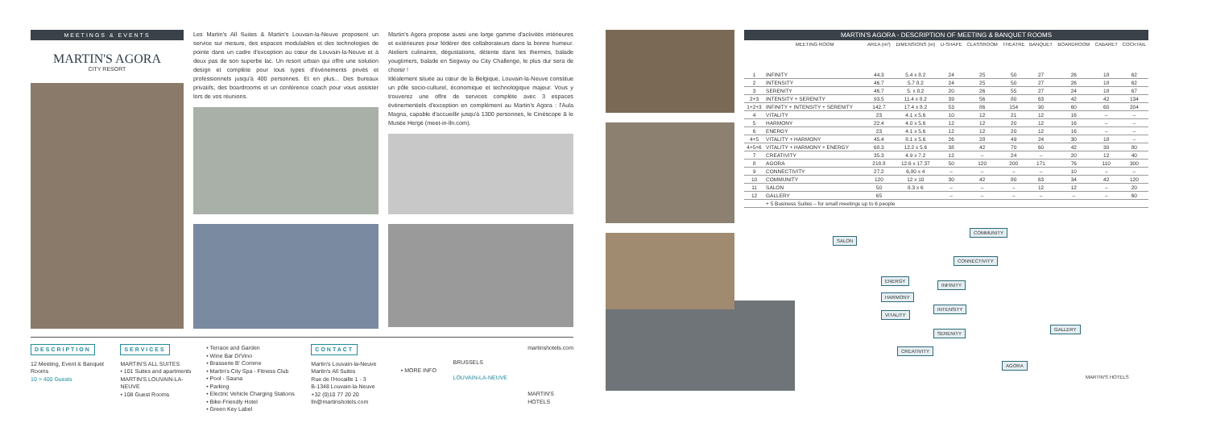MEETINGS & EVENTS
MARTIN'S AGORA
CITY RESORT
Les Martin's All Suites & Martin's Louvain-la-Neuve proposent un service sur mesure, des espaces modulables et des technologies de pointe dans un cadre d'exception au cœur de Louvain-la-Neuve et à deux pas de son superbe lac. Un resort urbain qui offre une solution design et complète pour tous types d'événements privés et professionnels jusqu'à 400 personnes. Et en plus... Des bureaux privatifs, des boardrooms et un conférence coach pour vous assister lors de vos réunions.
Martin's Agora propose aussi une large gamme d'activités intérieures et extérieures pour fédérer des collaborateurs dans la bonne humeur. Ateliers culinaires, dégustations, détente dans les thermes, balade yougtimers, balade en Segway ou City Challenge, le plus dur sera de choisir !
Idéalement située au cœur de la Belgique, Louvain-la-Neuve constitue un pôle socio-culturel, économique et technologique majeur. Vous y trouverez une offre de services complète avec 3 espaces événementiels d'exception en complément au Martin's Agora : l'Aula Magna, capable d'accueillir jusqu'à 1300 personnes, le Cinéscope & le Musée Hergé (meet-in-lln.com).
DESCRIPTION
12 Meeting, Event & Banquet Rooms
10 > 400 Guests
SERVICES
MARTIN'S ALL SUITES
• 101 Suites and apartments
MARTIN'S LOUVAIN-LA-NEUVE
• 108 Guest Rooms
• Terrace and Garden
• Wine Bar Di'Vino
• Brasserie B' Comme
• Martin's City Spa - Fitness Club
• Pool - Sauna
• Parking
• Electric Vehicle Charging Stations
• Bike-Friendly Hotel
• Green Key Label
CONTACT
Martin's Louvain-la-Neuve
Martin's All Suites
Rue de l'Hocaille 1 - 3
B-1348 Louvain-la-Neuve
+32 (0)10 77 20 20
lln@martinshotels.com
• MORE INFO
BRUSSELS
LOUVAIN-LA-NEUVE
martinshotels.com
MARTIN'S
HOTELS
MARTIN'S AGORA - DESCRIPTION OF MEETING & BANQUET ROOMS
| | MEETING ROOM | AREA (m²) | DIMENSIONS (m) | U-SHAPE | CLASSROOM | THEATRE | BANQUET | BOARDROOM | CABARET | COCKTAIL |
| --- | --- | --- | --- | --- | --- | --- | --- | --- | --- | --- |
| 1 | INFINITY | 44.3 | 5.4 x 8.2 | 24 | 25 | 50 | 27 | 26 | 18 | 62 |
| 2 | INTENSITY | 46.7 | 5.7 8.2 | 24 | 25 | 50 | 27 | 26 | 18 | 62 |
| 3 | SERENITY | 46.7 | 5. x 8.2 | 20 | 26 | 55 | 27 | 24 | 18 | 67 |
| 2+3 | INTENSITY + SERENITY | 93.5 | 11.4 x 8.2 | 39 | 56 | 80 | 63 | 42 | 42 | 134 |
| 1+2+3 | INFINITY + INTENSITY + SERENITY | 142.7 | 17.4 x 8.2 | 53 | 86 | 154 | 90 | 60 | 60 | 204 |
| 4 | VITALITY | 23 | 4.1 x 5.6 | 10 | 12 | 21 | 12 | 16 | – | – |
| 5 | HARMONY | 22.4 | 4.0 x 5.6 | 12 | 12 | 20 | 12 | 16 | – | – |
| 6 | ENERGY | 23 | 4.1 x 5.6 | 12 | 12 | 20 | 12 | 16 | – | – |
| 4+5 | VITALITY + HARMONY | 45.4 | 8.1 x 5.6 | 26 | 28 | 49 | 24 | 30 | 18 | – |
| 4+5+6 | VITALITY + HARMONY + ENERGY | 68.3 | 12.2 x 5.6 | 38 | 42 | 70 | 60 | 42 | 30 | 80 |
| 7 | CREATIVITY | 35.3 | 4.9 x 7.2 | 12 | – | 24 | – | 20 | 12 | 40 |
| 8 | AGORA | 218.8 | 12.6 x 17.37 | 50 | 120 | 200 | 171 | 76 | 110 | 300 |
| 9 | CONNECTIVITY | 27.2 | 6,80 x 4 | – | – | – | – | 10 | – | – |
| 10 | COMMUNITY | 120 | 12 x 10 | 30 | 42 | 80 | 63 | 34 | 42 | 120 |
| 11 | SALON | 50 | 8.3 x 6 | – | – | – | 12 | 12 | – | 20 |
| 12 | GALLERY | 65 | | – | – | – | – | – | – | 60 |
| | + 5 Business Suites – for small meetings up to 6 people | | | | | | | | | |
SALON
COMMUNITY
CONNECTIVITY
ENERGY
INFINITY
HARMONY
INTENSITY
VITALITY
SERENITY
CREATIVITY
GALLERY
AGORA
MARTIN'S HOTELS